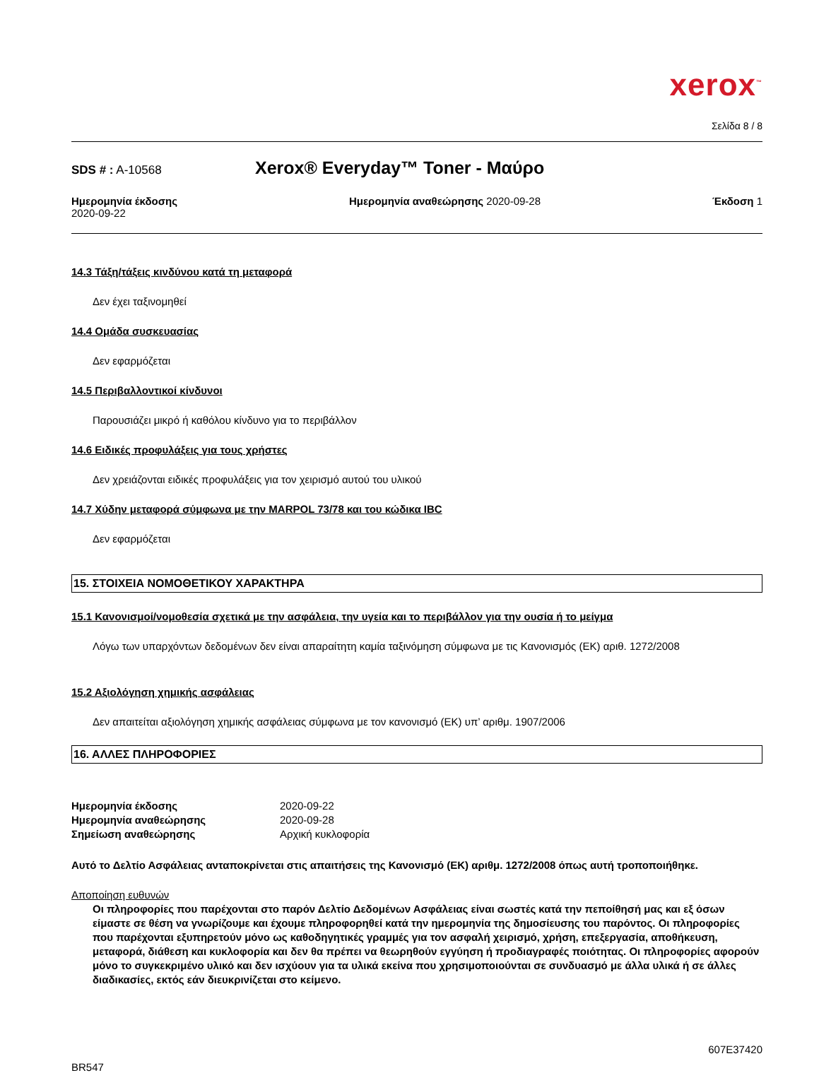xerox<sup>™</sup>
Σελίδα 8 / 8
SDS # : A-10568
Xerox® Everyday™ Toner - Μαύρο
Ημερομηνία έκδοσης
2020-09-22
Ημερομηνία αναθεώρησης 2020-09-28
Έκδοση 1
14.3 Τάξη/τάξεις κινδύνου κατά τη μεταφορά
Δεν έχει ταξινομηθεί
14.4 Ομάδα συσκευασίας
Δεν εφαρμόζεται
14.5 Περιβαλλοντικοί κίνδυνοι
Παρουσιάζει μικρό ή καθόλου κίνδυνο για το περιβάλλον
14.6 Ειδικές προφυλάξεις για τους χρήστες
Δεν χρειάζονται ειδικές προφυλάξεις για τον χειρισμό αυτού του υλικού
14.7 Χύδην μεταφορά σύμφωνα με την MARPOL 73/78 και του κώδικα IBC
Δεν εφαρμόζεται
15. ΣΤΟΙΧΕΙΑ ΝΟΜΟΘΕΤΙΚΟΥ ΧΑΡΑΚΤΗΡΑ
15.1 Κανονισμοί/νομοθεσία σχετικά με την ασφάλεια, την υγεία και το περιβάλλον για την ουσία ή το μείγμα
Λόγω των υπαρχόντων δεδομένων δεν είναι απαραίτητη καμία ταξινόμηση σύμφωνα με τις Κανονισμός (ΕΚ) αριθ. 1272/2008
15.2 Αξιολόγηση χημικής ασφάλειας
Δεν απαιτείται αξιολόγηση χημικής ασφάλειας σύμφωνα με τον κανονισμό (ΕΚ) υπ’ αριθμ. 1907/2006
16. ΑΛΛΕΣ ΠΛΗΡΟΦΟΡΙΕΣ
Ημερομηνία έκδοσης
2020-09-22
Ημερομηνία αναθεώρησης
2020-09-28
Σημείωση αναθεώρησης
Αρχική κυκλοφορία
Αυτό το Δελτίο Ασφάλειας ανταποκρίνεται στις απαιτήσεις της Κανονισμό (ΕΚ) αριθμ. 1272/2008 όπως αυτή τροποποιήθηκε.
Αποποίηση ευθυνών
Οι πληροφορίες που παρέχονται στο παρόν Δελτίο Δεδομένων Ασφάλειας είναι σωστές κατά την πεποίθησή μας και εξ όσων είμαστε σε θέση να γνωρίζουμε και έχουμε πληροφορηθεί κατά την ημερομηνία της δημοσίευσης του παρόντος. Οι πληροφορίες που παρέχονται εξυπηρετούν μόνο ως καθοδηγητικές γραμμές για τον ασφαλή χειρισμό, χρήση, επεξεργασία, αποθήκευση, μεταφορά, διάθεση και κυκλοφορία και δεν θα πρέπει να θεωρηθούν εγγύηση ή προδιαγραφές ποιότητας. Οι πληροφορίες αφορούν μόνο το συγκεκριμένο υλικό και δεν ισχύουν για τα υλικά εκείνα που χρησιμοποιούνται σε συνδυασμό με άλλα υλικά ή σε άλλες διαδικασίες, εκτός εάν διευκρινίζεται στο κείμενο.
607E37420
BR547